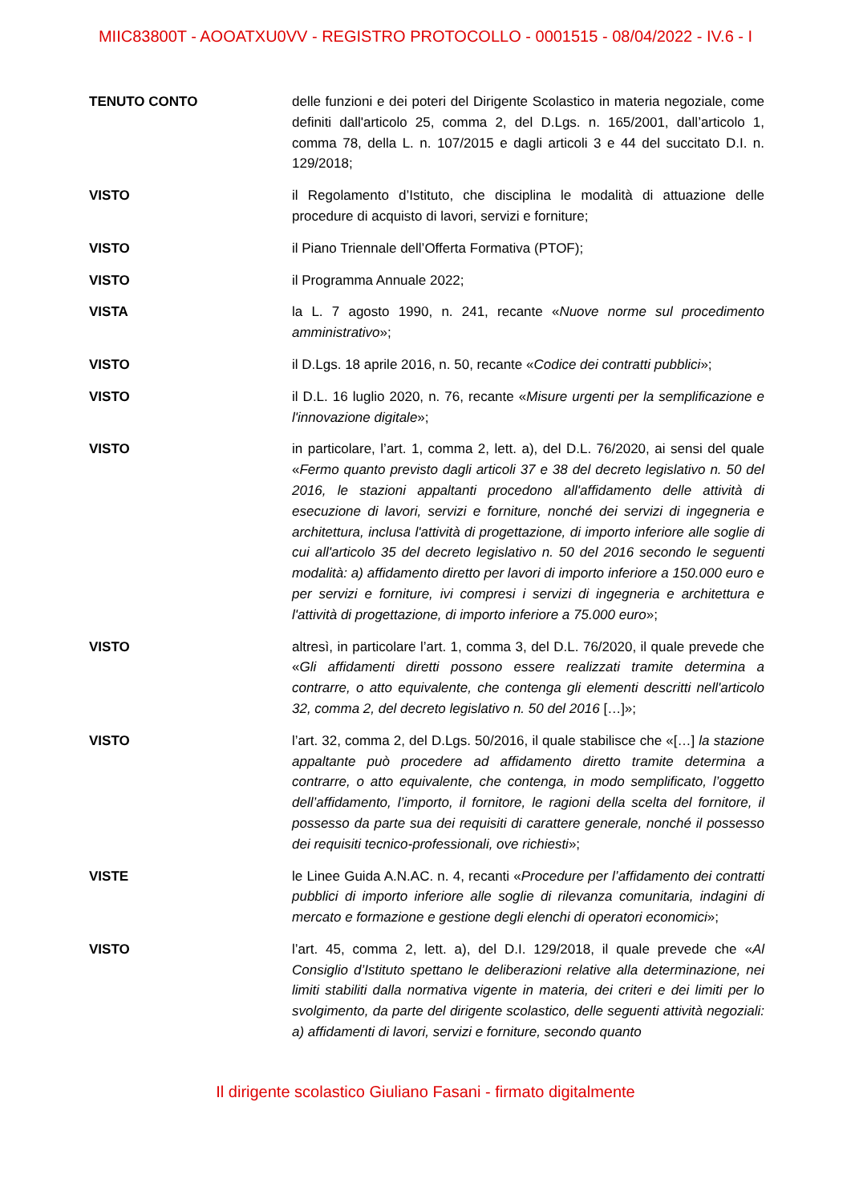MIIC83800T - AOOATXU0VV - REGISTRO PROTOCOLLO - 0001515 - 08/04/2022 - IV.6 - I
TENUTO CONTO delle funzioni e dei poteri del Dirigente Scolastico in materia negoziale, come definiti dall'articolo 25, comma 2, del D.Lgs. n. 165/2001, dall’articolo 1, comma 78, della L. n. 107/2015 e dagli articoli 3 e 44 del succitato D.I. n. 129/2018;
VISTO il Regolamento d’Istituto, che disciplina le modalità di attuazione delle procedure di acquisto di lavori, servizi e forniture;
VISTO il Piano Triennale dell’Offerta Formativa (PTOF);
VISTO il Programma Annuale 2022;
VISTA la L. 7 agosto 1990, n. 241, recante «Nuove norme sul procedimento amministrativo»;
VISTO il D.Lgs. 18 aprile 2016, n. 50, recante «Codice dei contratti pubblici»;
VISTO il D.L. 16 luglio 2020, n. 76, recante «Misure urgenti per la semplificazione e l'innovazione digitale»;
VISTO in particolare, l’art. 1, comma 2, lett. a), del D.L. 76/2020, ai sensi del quale «Fermo quanto previsto dagli articoli 37 e 38 del decreto legislativo n. 50 del 2016, le stazioni appaltanti procedono all'affidamento delle attività di esecuzione di lavori, servizi e forniture, nonché dei servizi di ingegneria e architettura, inclusa l'attività di progettazione, di importo inferiore alle soglie di cui all'articolo 35 del decreto legislativo n. 50 del 2016 secondo le seguenti modalità: a) affidamento diretto per lavori di importo inferiore a 150.000 euro e per servizi e forniture, ivi compresi i servizi di ingegneria e architettura e l'attività di progettazione, di importo inferiore a 75.000 euro»;
VISTO altresì, in particolare l’art. 1, comma 3, del D.L. 76/2020, il quale prevede che «Gli affidamenti diretti possono essere realizzati tramite determina a contrarre, o atto equivalente, che contenga gli elementi descritti nell'articolo 32, comma 2, del decreto legislativo n. 50 del 2016 […]»;
VISTO l’art. 32, comma 2, del D.Lgs. 50/2016, il quale stabilisce che «[…] la stazione appaltante può procedere ad affidamento diretto tramite determina a contrarre, o atto equivalente, che contenga, in modo semplificato, l’oggetto dell’affidamento, l’importo, il fornitore, le ragioni della scelta del fornitore, il possesso da parte sua dei requisiti di carattere generale, nonché il possesso dei requisiti tecnico-professionali, ove richiesti»;
VISTE le Linee Guida A.N.AC. n. 4, recanti «Procedure per l’affidamento dei contratti pubblici di importo inferiore alle soglie di rilevanza comunitaria, indagini di mercato e formazione e gestione degli elenchi di operatori economici»;
VISTO l’art. 45, comma 2, lett. a), del D.I. 129/2018, il quale prevede che «Al Consiglio d’Istituto spettano le deliberazioni relative alla determinazione, nei limiti stabiliti dalla normativa vigente in materia, dei criteri e dei limiti per lo svolgimento, da parte del dirigente scolastico, delle seguenti attività negoziali: a) affidamenti di lavori, servizi e forniture, secondo quanto
Il dirigente scolastico Giuliano Fasani - firmato digitalmente